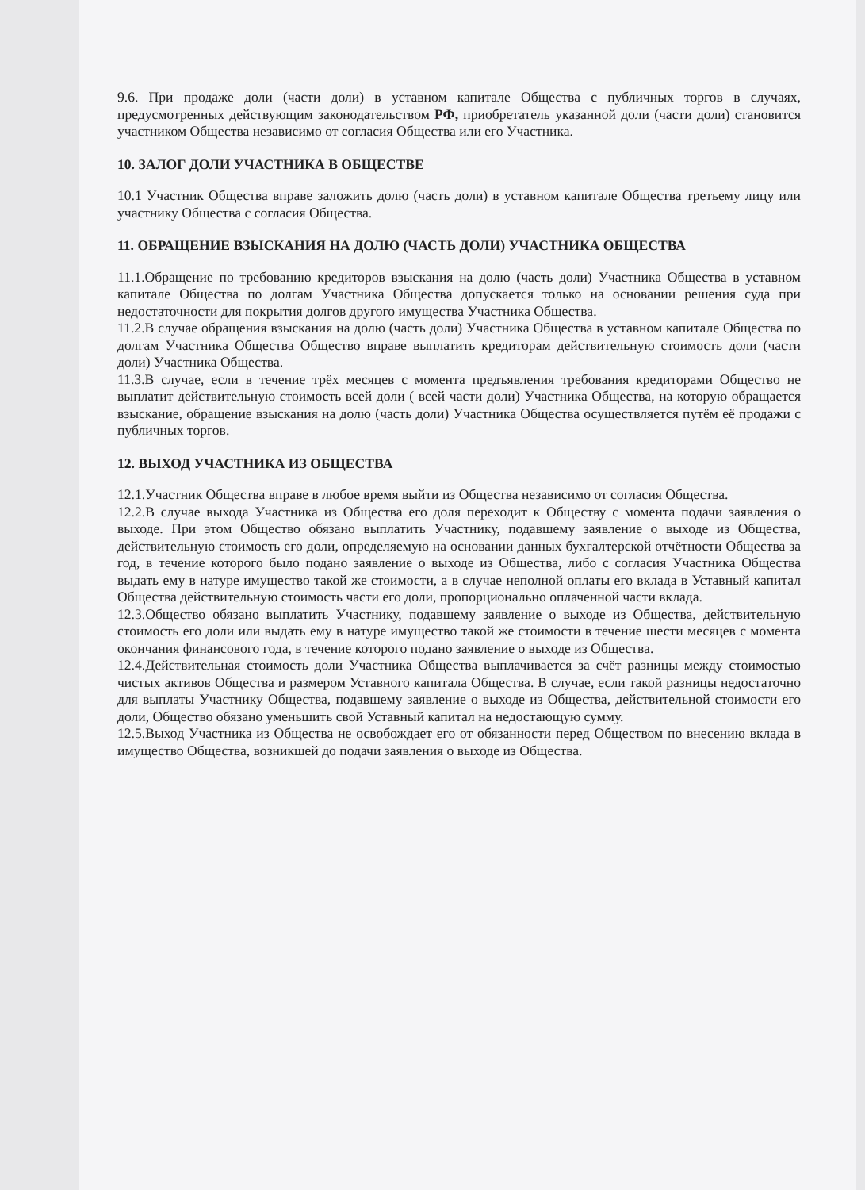9.6. При продаже доли (части доли) в уставном капитале Общества с публичных торгов в случаях, предусмотренных действующим законодательством РФ, приобретатель указанной доли (части доли) становится участником Общества независимо от согласия Общества или его Участника.
10. ЗАЛОГ ДОЛИ УЧАСТНИКА В ОБЩЕСТВЕ
10.1 Участник Общества вправе заложить долю (часть доли) в уставном капитале Общества третьему лицу или участнику Общества с согласия Общества.
11. ОБРАЩЕНИЕ ВЗЫСКАНИЯ НА ДОЛЮ (ЧАСТЬ ДОЛИ) УЧАСТНИКА ОБЩЕСТВА
11.1.Обращение по требованию кредиторов взыскания на долю (часть доли) Участника Общества в уставном капитале Общества по долгам Участника Общества допускается только на основании решения суда при недостаточности для покрытия долгов другого имущества Участника Общества.
11.2.В случае обращения взыскания на долю (часть доли) Участника Общества в уставном капитале Общества по долгам Участника Общества Общество вправе выплатить кредиторам действительную стоимость доли (части доли) Участника Общества.
11.3.В случае, если в течение трёх месяцев с момента предъявления требования кредиторами Общество не выплатит действительную стоимость всей доли ( всей части доли) Участника Общества, на которую обращается взыскание, обращение взыскания на долю (часть доли) Участника Общества осуществляется путём её продажи с публичных торгов.
12. ВЫХОД УЧАСТНИКА ИЗ ОБЩЕСТВА
12.1.Участник Общества вправе в любое время выйти из Общества независимо от согласия Общества.
12.2.В случае выхода Участника из Общества его доля переходит к Обществу с момента подачи заявления о выходе. При этом Общество обязано выплатить Участнику, подавшему заявление о выходе из Общества, действительную стоимость его доли, определяемую на основании данных бухгалтерской отчётности Общества за год, в течение которого было подано заявление о выходе из Общества, либо с согласия Участника Общества выдать ему в натуре имущество такой же стоимости, а в случае неполной оплаты его вклада в Уставный капитал Общества действительную стоимость части его доли, пропорционально оплаченной части вклада.
12.3.Общество обязано выплатить Участнику, подавшему заявление о выходе из Общества, действительную стоимость его доли или выдать ему в натуре имущество такой же стоимости в течение шести месяцев с момента окончания финансового года, в течение которого подано заявление о выходе из Общества.
12.4.Действительная стоимость доли Участника Общества выплачивается за счёт разницы между стоимостью чистых активов Общества и размером Уставного капитала Общества. В случае, если такой разницы недостаточно для выплаты Участнику Общества, подавшему заявление о выходе из Общества, действительной стоимости его доли, Общество обязано уменьшить свой Уставный капитал на недостающую сумму.
12.5.Выход Участника из Общества не освобождает его от обязанности перед Обществом по внесению вклада в имущество Общества, возникшей до подачи заявления о выходе из Общества.